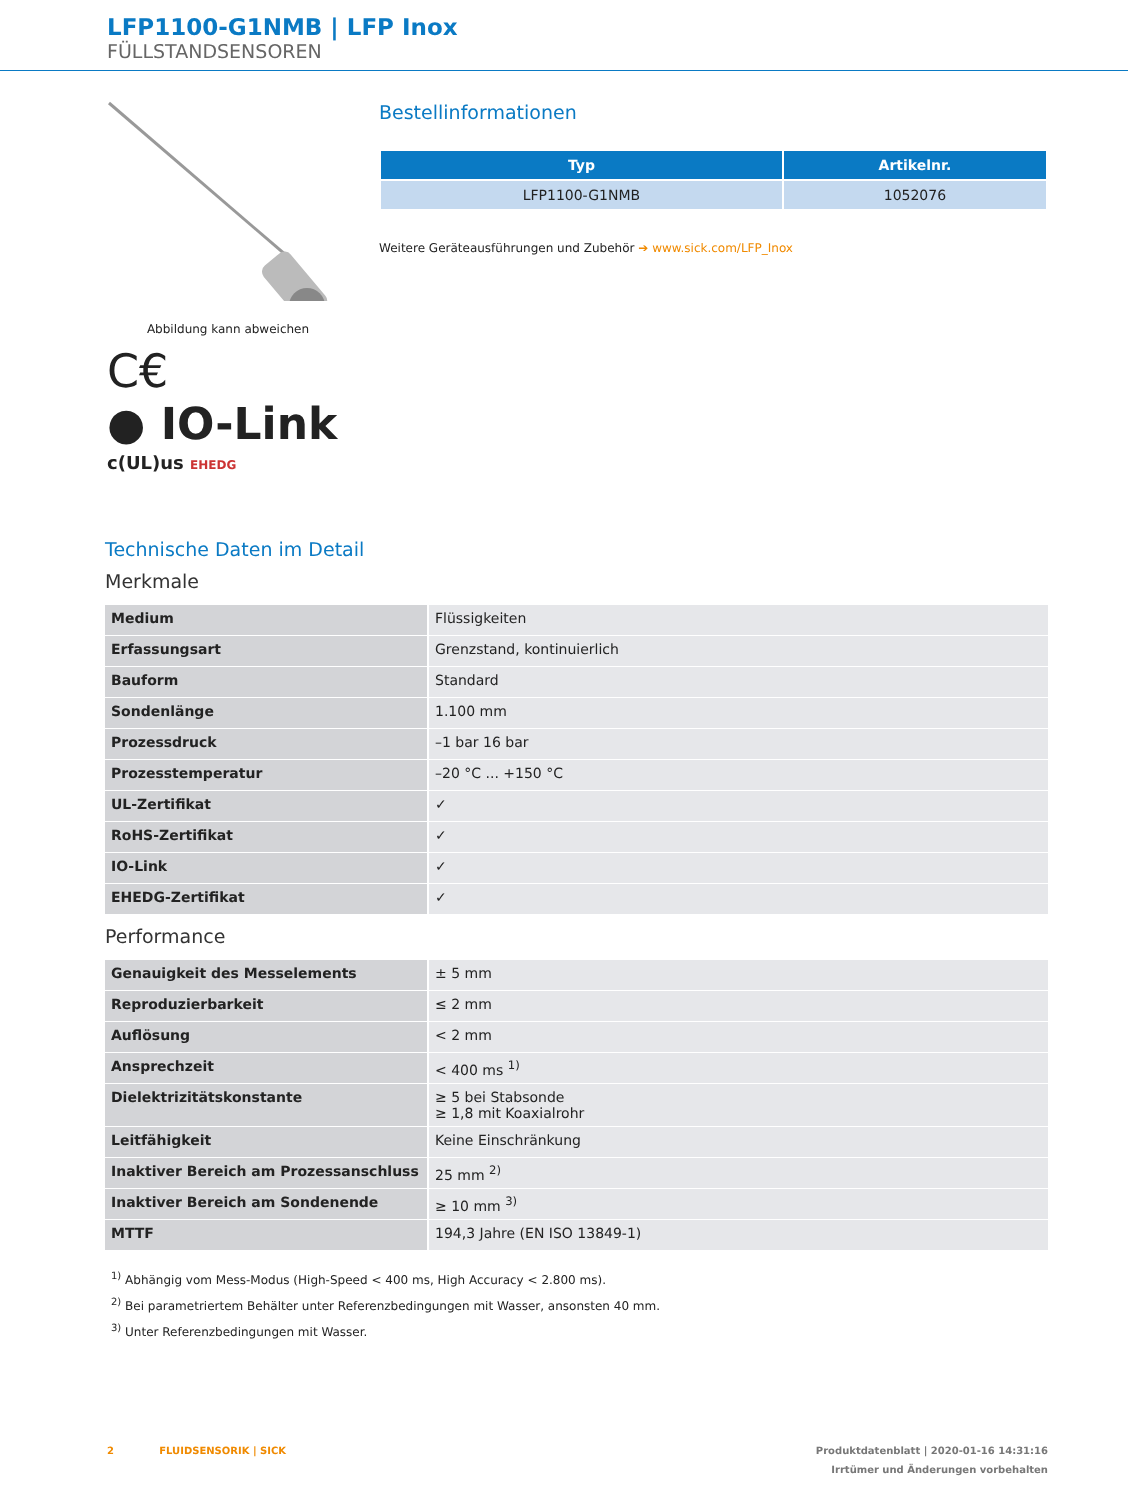LFP1100-G1NMB | LFP Inox
FÜLLSTANDSENSOREN
Abbildung kann abweichen
C€
● IO-Link
c(UL)us EHEDG
Bestellinformationen
| Typ | Artikelnr. |
| --- | --- |
| LFP1100-G1NMB | 1052076 |
Weitere Geräteausführungen und Zubehör ➔ www.sick.com/LFP_Inox
Technische Daten im Detail
Merkmale
| Medium | Flüssigkeiten |
| Erfassungsart | Grenzstand, kontinuierlich |
| Bauform | Standard |
| Sondenlänge | 1.100 mm |
| Prozessdruck | –1 bar 16 bar |
| Prozesstemperatur | –20 °C ... +150 °C |
| UL-Zertifikat | ✓ |
| RoHS-Zertifikat | ✓ |
| IO-Link | ✓ |
| EHEDG-Zertifikat | ✓ |
Performance
| Genauigkeit des Messelements | ± 5 mm |
| Reproduzierbarkeit | ≤ 2 mm |
| Auflösung | < 2 mm |
| Ansprechzeit | < 400 ms <sup>1)</sup> |
| Dielektrizitätskonstante | ≥ 5 bei Stabsonde ≥ 1,8 mit Koaxialrohr |
| Leitfähigkeit | Keine Einschränkung |
| Inaktiver Bereich am Prozessanschluss | 25 mm <sup>2)</sup> |
| Inaktiver Bereich am Sondenende | ≥ 10 mm <sup>3)</sup> |
| MTTF | 194,3 Jahre (EN ISO 13849-1) |
<sup>1)</sup> Abhängig vom Mess-Modus (High-Speed < 400 ms, High Accuracy < 2.800 ms).
<sup>2)</sup> Bei parametriertem Behälter unter Referenzbedingungen mit Wasser, ansonsten 40 mm.
<sup>3)</sup> Unter Referenzbedingungen mit Wasser.
2 FLUIDSENSORIK | SICK Produktdatenblatt | 2020-01-16 14:31:16
Irrtümer und Änderungen vorbehalten